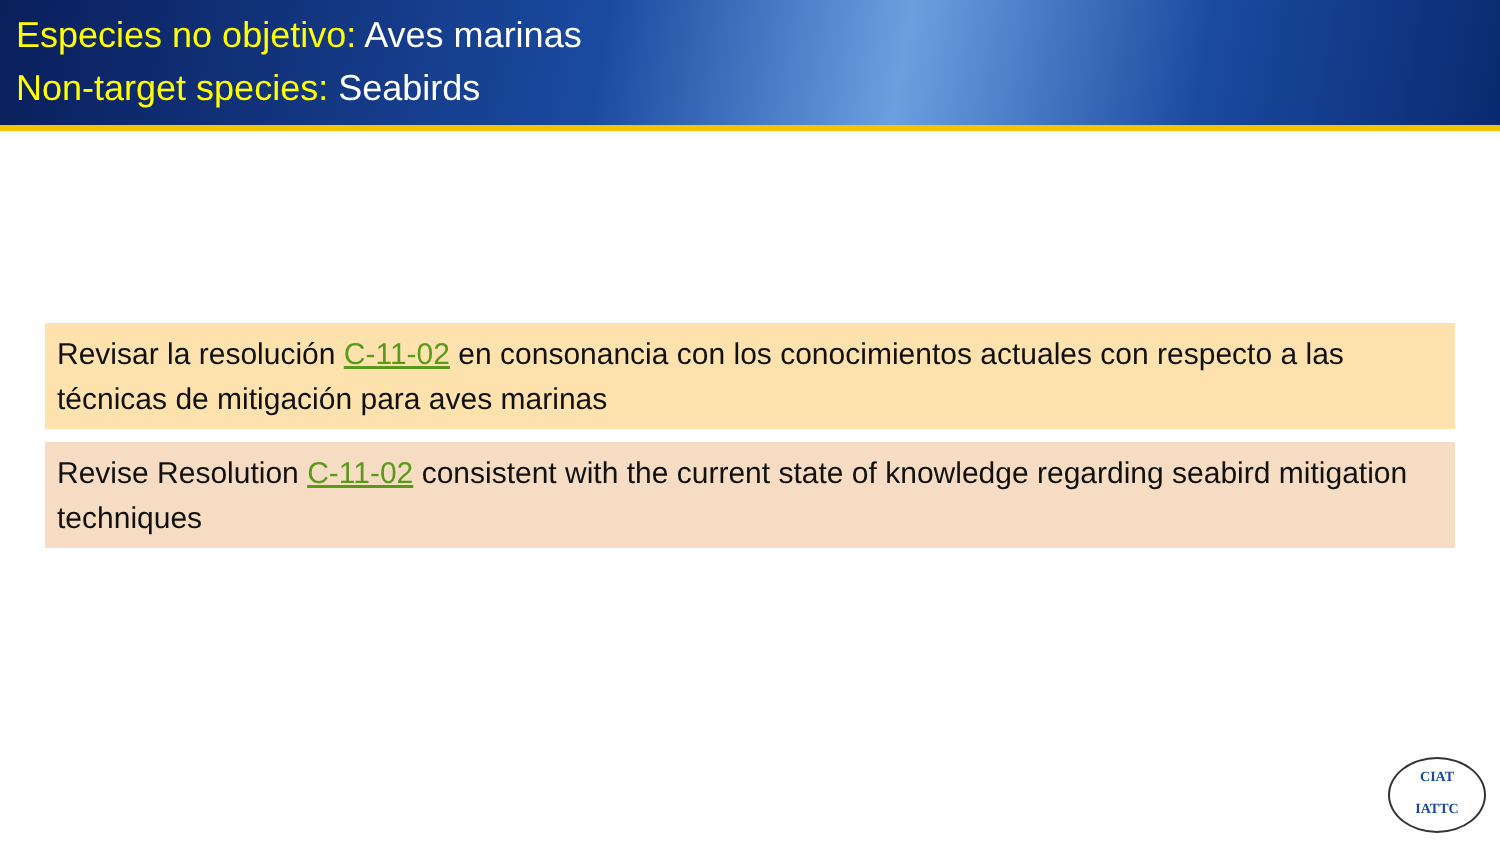Especies no objetivo: Aves marinas
Non-target species: Seabirds
Revisar la resolución C-11-02 en consonancia con los conocimientos actuales con respecto a las técnicas de mitigación para aves marinas
Revise Resolution C-11-02 consistent with the current state of knowledge regarding seabird mitigation techniques
CIAT
IATTC